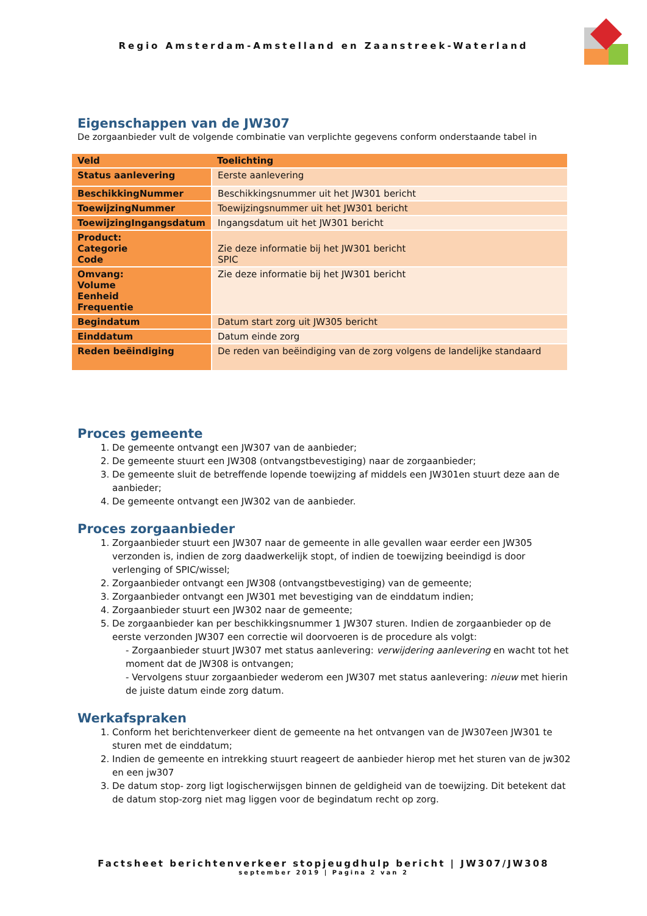Regio Amsterdam-Amstelland en Zaanstreek-Waterland
Eigenschappen van de JW307
De zorgaanbieder vult de volgende combinatie van verplichte gegevens conform onderstaande tabel in
| Veld | Toelichting |
| Status aanlevering | Eerste aanlevering |
| BeschikkingNummer | Beschikkingsnummer uit het JW301 bericht |
| ToewijzingNummer | Toewijzingsnummer uit het JW301 bericht |
| ToewijzingIngangsdatum | Ingangsdatum uit het JW301 bericht |
| Product: Categorie Code | Zie deze informatie bij het JW301 bericht SPIC |
| Omvang: Volume Eenheid Frequentie | Zie deze informatie bij het JW301 bericht |
| Begindatum | Datum start zorg uit JW305 bericht |
| Einddatum | Datum einde zorg |
| Reden beëindiging | De reden van beëindiging van de zorg volgens de landelijke standaard |
Proces gemeente
1. De gemeente ontvangt een JW307 van de aanbieder;
2. De gemeente stuurt een JW308 (ontvangstbevestiging) naar de zorgaanbieder;
3. De gemeente sluit de betreffende lopende toewijzing af middels een JW301en stuurt deze aan de aanbieder;
4. De gemeente ontvangt een JW302 van de aanbieder.
Proces zorgaanbieder
1. Zorgaanbieder stuurt een JW307 naar de gemeente in alle gevallen waar eerder een JW305 verzonden is, indien de zorg daadwerkelijk stopt, of indien de toewijzing beeindigd is door verlenging of SPIC/wissel;
2. Zorgaanbieder ontvangt een JW308 (ontvangstbevestiging) van de gemeente;
3. Zorgaanbieder ontvangt een JW301 met bevestiging van de einddatum indien;
4. Zorgaanbieder stuurt een JW302 naar de gemeente;
5. De zorgaanbieder kan per beschikkingsnummer 1 JW307 sturen. Indien de zorgaanbieder op de eerste verzonden JW307 een correctie wil doorvoeren is de procedure als volgt:
- Zorgaanbieder stuurt JW307 met status aanlevering: verwijdering aanlevering en wacht tot het moment dat de JW308 is ontvangen;
- Vervolgens stuur zorgaanbieder wederom een JW307 met status aanlevering: nieuw met hierin de juiste datum einde zorg datum.
Werkafspraken
1. Conform het berichtenverkeer dient de gemeente na het ontvangen van de JW307een JW301 te sturen met de einddatum;
2. Indien de gemeente en intrekking stuurt reageert de aanbieder hierop met het sturen van de jw302 en een jw307
3. De datum stop- zorg ligt logischerwijsgen binnen de geldigheid van de toewijzing. Dit betekent dat de datum stop-zorg niet mag liggen voor de begindatum recht op zorg.
Factsheet berichtenverkeer stopjeugdhulp bericht | JW307/JW308
september 2019 | Pagina 2 van 2